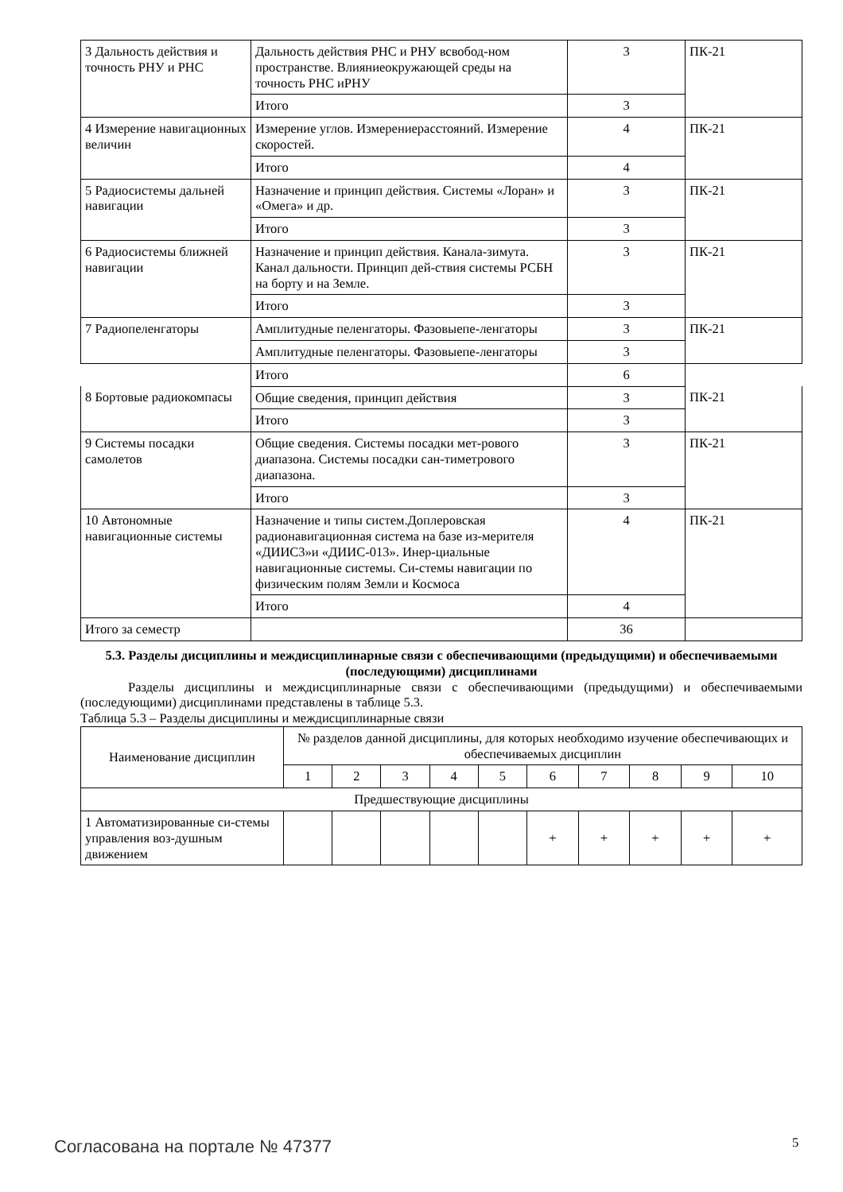| 3 Дальность действия и точность РНУ и РНС | Дальность действия РНС и РНУ всвобод-ном пространстве. Влияниеокружающей среды на точность РНС иРНУ | 3 | ПК-21 |
| | Итого | 3 | |
| 4 Измерение навигационных величин | Измерение углов. Измерениерасстояний. Измерение скоростей. | 4 | ПК-21 |
| | Итого | 4 | |
| 5 Радиосистемы дальней навигации | Назначение и принцип действия. Системы «Лоран» и «Омега» и др. | 3 | ПК-21 |
| | Итого | 3 | |
| 6 Радиосистемы ближней навигации | Назначение и принцип действия. Канала-зимута. Канал дальности. Принцип дей-ствия системы РСБН на борту и на Земле. | 3 | ПК-21 |
| | Итого | 3 | |
| 7 Радиопеленгаторы | Амплитудные пеленгаторы. Фазовыепе-ленгаторы | 3 | ПК-21 |
| | Амплитудные пеленгаторы. Фазовыепе-ленгаторы | 3 | |
| | Итого | 6 | |
| 8 Бортовые радиокомпасы | Общие сведения, принцип действия | 3 | ПК-21 |
| | Итого | 3 | |
| 9 Системы посадки самолетов | Общие сведения. Системы посадки мет-рового диапазона. Системы посадки сан-тиметрового диапазона. | 3 | ПК-21 |
| | Итого | 3 | |
| 10 Автономные навигационные системы | Назначение и типы систем.Доплеровская радионавигационная система на базе из-мерителя «ДИИС3»и «ДИИС-013». Инер-циальные навигационные системы. Си-стемы навигации по физическим полям Земли и Космоса | 4 | ПК-21 |
| | Итого | 4 | |
| Итого за семестр | | 36 | |
5.3. Разделы дисциплины и междисциплинарные связи с обеспечивающими (предыдущими) и обеспечиваемыми (последующими) дисциплинами
Разделы дисциплины и междисциплинарные связи с обеспечивающими (предыдущими) и обеспечиваемыми (последующими) дисциплинами представлены в таблице 5.3.
Таблица 5.3 – Разделы дисциплины и междисциплинарные связи
| Наименование дисциплин | № разделов данной дисциплины, для которых необходимо изучение обеспечивающих и обеспечиваемых дисциплин | | | | | | | | | |
| --- | --- | --- | --- | --- | --- | --- | --- | --- | --- | --- |
| | 1 | 2 | 3 | 4 | 5 | 6 | 7 | 8 | 9 | 10 |
| Предшествующие дисциплины | | | | | | | | | | |
| 1 Автоматизированные си-стемы управления воз-душным движением | | | | | | + | + | + | + | + |
Согласована на портале № 47377 5